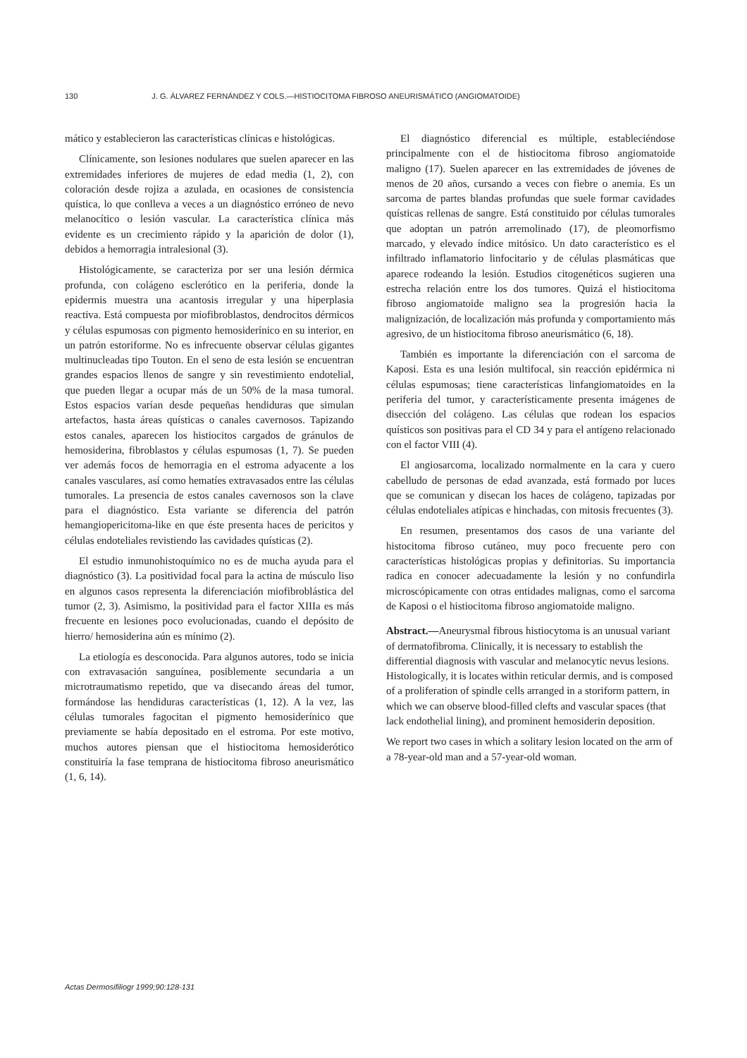130 J. G. ÁLVAREZ FERNÁNDEZ Y COLS.—HISTIOCITOMA FIBROSO ANEURISMÁTICO (ANGIOMATOIDE)
mático y establecieron las características clínicas e histológicas.
Clínicamente, son lesiones nodulares que suelen aparecer en las extremidades inferiores de mujeres de edad media (1, 2), con coloración desde rojiza a azulada, en ocasiones de consistencia quística, lo que conlleva a veces a un diagnóstico erróneo de nevo melanocítico o lesión vascular. La característica clínica más evidente es un crecimiento rápido y la aparición de dolor (1), debidos a hemorragia intralesional (3).
Histológicamente, se caracteriza por ser una lesión dérmica profunda, con colágeno esclerótico en la periferia, donde la epidermis muestra una acantosis irregular y una hiperplasia reactiva. Está compuesta por miofibroblastos, dendrocitos dérmicos y células espumosas con pigmento hemosiderínico en su interior, en un patrón estoriforme. No es infrecuente observar células gigantes multinucleadas tipo Touton. En el seno de esta lesión se encuentran grandes espacios llenos de sangre y sin revestimiento endotelial, que pueden llegar a ocupar más de un 50% de la masa tumoral. Estos espacios varían desde pequeñas hendiduras que simulan artefactos, hasta áreas quísticas o canales cavernosos. Tapizando estos canales, aparecen los histiocitos cargados de gránulos de hemosiderina, fibroblastos y células espumosas (1, 7). Se pueden ver además focos de hemorragia en el estroma adyacente a los canales vasculares, así como hematíes extravasados entre las células tumorales. La presencia de estos canales cavernosos son la clave para el diagnóstico. Esta variante se diferencia del patrón hemangiopericitoma-like en que éste presenta haces de pericitos y células endoteliales revistiendo las cavidades quísticas (2).
El estudio inmunohistoquímico no es de mucha ayuda para el diagnóstico (3). La positividad focal para la actina de músculo liso en algunos casos representa la diferenciación miofibroblástica del tumor (2, 3). Asimismo, la positividad para el factor XIIIa es más frecuente en lesiones poco evolucionadas, cuando el depósito de hierro/ hemosiderina aún es mínimo (2).
La etiología es desconocida. Para algunos autores, todo se inicia con extravasación sanguínea, posiblemente secundaria a un microtraumatismo repetido, que va disecando áreas del tumor, formándose las hendiduras características (1, 12). A la vez, las células tumorales fagocitan el pigmento hemosiderínico que previamente se había depositado en el estroma. Por este motivo, muchos autores piensan que el histiocitoma hemosiderótico constituiría la fase temprana de histiocitoma fibroso aneurismático (1, 6, 14).
El diagnóstico diferencial es múltiple, estableciéndose principalmente con el de histiocitoma fibroso angiomatoide maligno (17). Suelen aparecer en las extremidades de jóvenes de menos de 20 años, cursando a veces con fiebre o anemia. Es un sarcoma de partes blandas profundas que suele formar cavidades quísticas rellenas de sangre. Está constituido por células tumorales que adoptan un patrón arremolinado (17), de pleomorfismo marcado, y elevado índice mitósico. Un dato característico es el infiltrado inflamatorio linfocitario y de células plasmáticas que aparece rodeando la lesión. Estudios citogenéticos sugieren una estrecha relación entre los dos tumores. Quizá el histiocitoma fibroso angiomatoide maligno sea la progresión hacia la malignización, de localización más profunda y comportamiento más agresivo, de un histiocitoma fibroso aneurismático (6, 18).
También es importante la diferenciación con el sarcoma de Kaposi. Esta es una lesión multifocal, sin reacción epidérmica ni células espumosas; tiene características linfangiomatoides en la periferia del tumor, y característicamente presenta imágenes de disección del colágeno. Las células que rodean los espacios quísticos son positivas para el CD 34 y para el antígeno relacionado con el factor VIII (4).
El angiosarcoma, localizado normalmente en la cara y cuero cabelludo de personas de edad avanzada, está formado por luces que se comunican y disecan los haces de colágeno, tapizadas por células endoteliales atípicas e hinchadas, con mitosis frecuentes (3).
En resumen, presentamos dos casos de una variante del histocitoma fibroso cutáneo, muy poco frecuente pero con características histológicas propias y definitorias. Su importancia radica en conocer adecuadamente la lesión y no confundirla microscópicamente con otras entidades malignas, como el sarcoma de Kaposi o el histiocitoma fibroso angiomatoide maligno.
Abstract.—Aneurysmal fibrous histiocytoma is an unusual variant of dermatofibroma. Clinically, it is necessary to establish the differential diagnosis with vascular and melanocytic nevus lesions. Histologically, it is locates within reticular dermis, and is composed of a proliferation of spindle cells arranged in a storiform pattern, in which we can observe blood-filled clefts and vascular spaces (that lack endothelial lining), and prominent hemosiderin deposition.
We report two cases in which a solitary lesion located on the arm of a 78-year-old man and a 57-year-old woman.
Actas Dermosifiliogr 1999;90:128-131